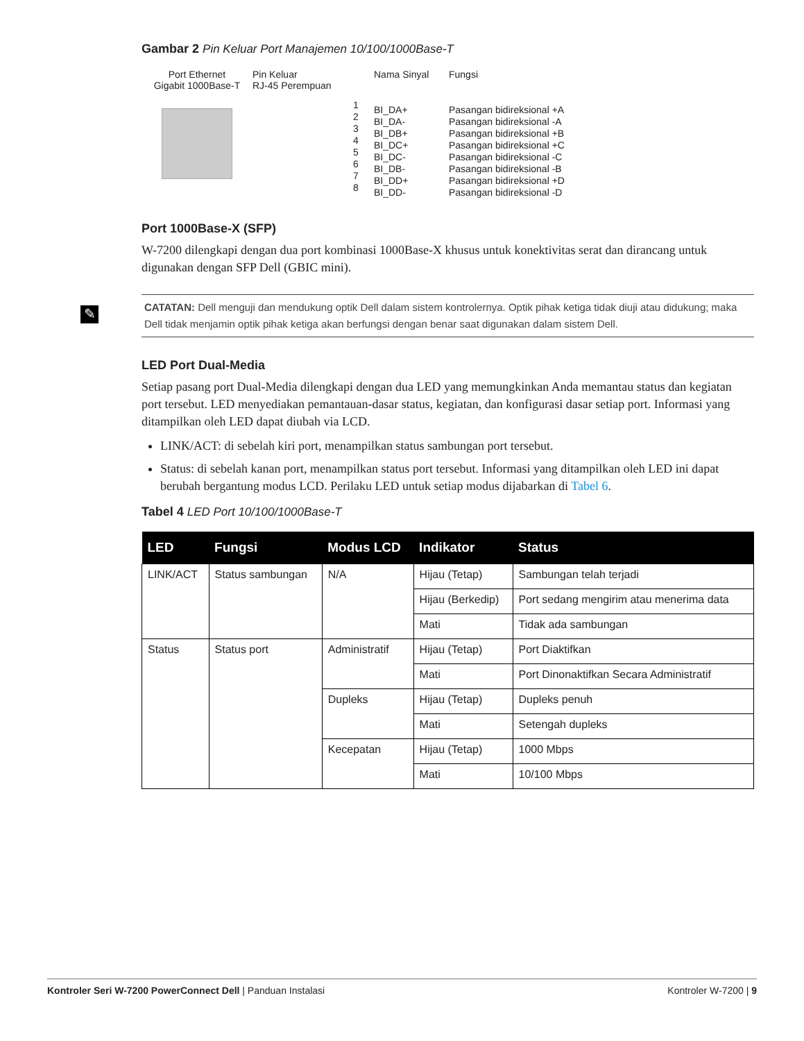✎
Gambar 2 Pin Keluar Port Manajemen 10/100/1000Base-T
Port Ethernet
Gigabit 1000Base-T
Pin Keluar
RJ-45 Perempuan
1
2
3
4
5
6
7
8
Nama Sinyal
BI_DA+
BI_DA-
BI_DB+
BI_DC+
BI_DC-
BI_DB-
BI_DD+
BI_DD-
Fungsi
Pasangan bidireksional +A
Pasangan bidireksional -A
Pasangan bidireksional +B
Pasangan bidireksional +C
Pasangan bidireksional -C
Pasangan bidireksional -B
Pasangan bidireksional +D
Pasangan bidireksional -D
Port 1000Base-X (SFP)
W-7200 dilengkapi dengan dua port kombinasi 1000Base-X khusus untuk konektivitas serat dan dirancang untuk digunakan dengan SFP Dell (GBIC mini).
CATATAN: Dell menguji dan mendukung optik Dell dalam sistem kontrolernya. Optik pihak ketiga tidak diuji atau didukung; maka Dell tidak menjamin optik pihak ketiga akan berfungsi dengan benar saat digunakan dalam sistem Dell.
LED Port Dual-Media
Setiap pasang port Dual-Media dilengkapi dengan dua LED yang memungkinkan Anda memantau status dan kegiatan port tersebut. LED menyediakan pemantauan-dasar status, kegiatan, dan konfigurasi dasar setiap port. Informasi yang ditampilkan oleh LED dapat diubah via LCD.
LINK/ACT: di sebelah kiri port, menampilkan status sambungan port tersebut.
Status: di sebelah kanan port, menampilkan status port tersebut. Informasi yang ditampilkan oleh LED ini dapat berubah bergantung modus LCD. Perilaku LED untuk setiap modus dijabarkan di Tabel 6.
Tabel 4 LED Port 10/100/1000Base-T
| LED | Fungsi | Modus LCD | Indikator | Status |
| --- | --- | --- | --- | --- |
| LINK/ACT | Status sambungan | N/A | Hijau (Tetap) | Sambungan telah terjadi |
| | | | Hijau (Berkedip) | Port sedang mengirim atau menerima data |
| | | | Mati | Tidak ada sambungan |
| Status | Status port | Administratif | Hijau (Tetap) | Port Diaktifkan |
| | | | Mati | Port Dinonaktifkan Secara Administratif |
| | | Dupleks | Hijau (Tetap) | Dupleks penuh |
| | | | Mati | Setengah dupleks |
| | | Kecepatan | Hijau (Tetap) | 1000 Mbps |
| | | | Mati | 10/100 Mbps |
Kontroler Seri W-7200 PowerConnect Dell | Panduan Instalasi Kontroler W-7200 | 9